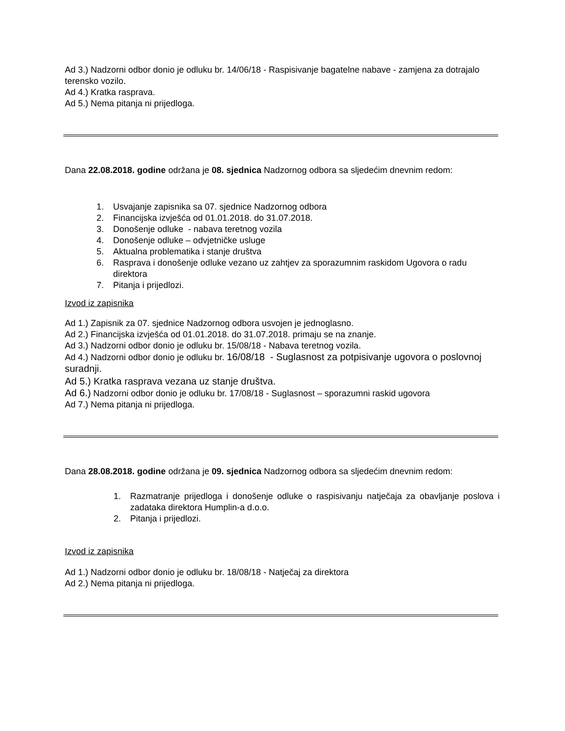Ad 3.) Nadzorni odbor donio je odluku br. 14/06/18 - Raspisivanje bagatelne nabave - zamjena za dotrajalo terensko vozilo.
Ad 4.) Kratka rasprava.
Ad 5.) Nema pitanja ni prijedloga.
Dana 22.08.2018. godine održana je 08. sjednica Nadzornog odbora sa sljedećim dnevnim redom:
1. Usvajanje zapisnika sa 07. sjednice Nadzornog odbora
2. Financijska izvješća od 01.01.2018. do 31.07.2018.
3. Donošenje odluke - nabava teretnog vozila
4. Donošenje odluke – odvjetničke usluge
5. Aktualna problematika i stanje društva
6. Rasprava i donošenje odluke vezano uz zahtjev za sporazumnim raskidom Ugovora o radu direktora
7. Pitanja i prijedlozi.
Izvod iz zapisnika
Ad 1.) Zapisnik za 07. sjednice Nadzornog odbora usvojen je jednoglasno.
Ad 2.) Financijska izvješća od 01.01.2018. do 31.07.2018. primaju se na znanje.
Ad 3.) Nadzorni odbor donio je odluku br. 15/08/18 - Nabava teretnog vozila.
Ad 4.) Nadzorni odbor donio je odluku br. 16/08/18 - Suglasnost za potpisivanje ugovora o poslovnoj suradnji.
Ad 5.) Kratka rasprava vezana uz stanje društva.
Ad 6.) Nadzorni odbor donio je odluku br. 17/08/18 - Suglasnost – sporazumni raskid ugovora
Ad 7.) Nema pitanja ni prijedloga.
Dana 28.08.2018. godine održana je 09. sjednica Nadzornog odbora sa sljedećim dnevnim redom:
1. Razmatranje prijedloga i donošenje odluke o raspisivanju natječaja za obavljanje poslova i zadataka direktora Humplin-a d.o.o.
2. Pitanja i prijedlozi.
Izvod iz zapisnika
Ad 1.) Nadzorni odbor donio je odluku br. 18/08/18 - Natječaj za direktora
Ad 2.) Nema pitanja ni prijedloga.